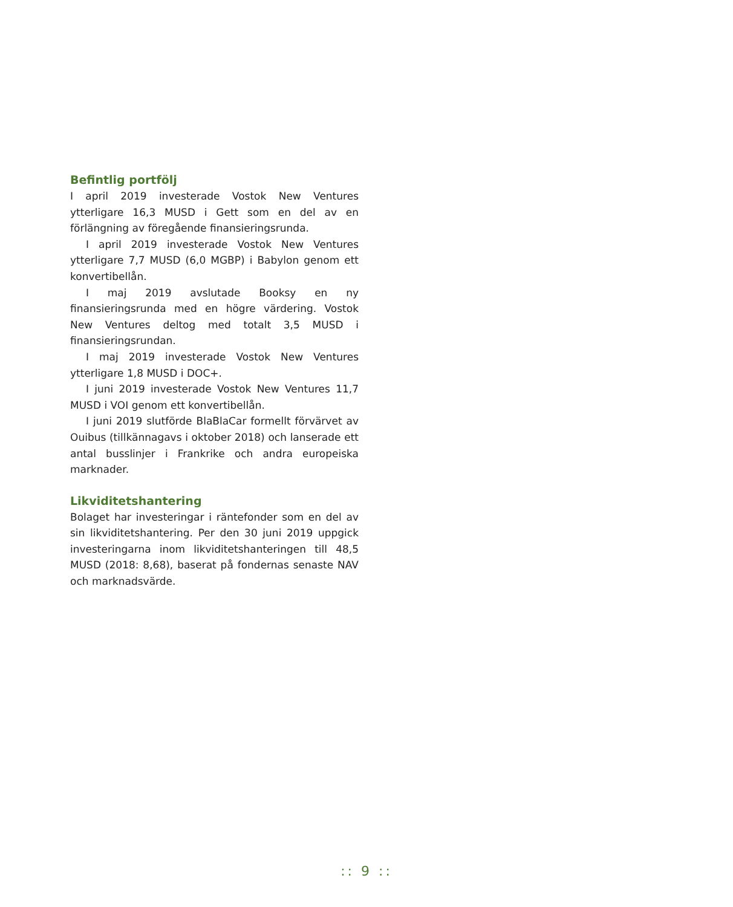Befintlig portfölj
I april 2019 investerade Vostok New Ventures ytterligare 16,3 MUSD i Gett som en del av en förlängning av föregående finansieringsrunda.
I april 2019 investerade Vostok New Ventures ytterligare 7,7 MUSD (6,0 MGBP) i Babylon genom ett konvertibellån.
I maj 2019 avslutade Booksy en ny finansieringsrunda med en högre värdering. Vostok New Ventures deltog med totalt 3,5 MUSD i finansieringsrundan.
I maj 2019 investerade Vostok New Ventures ytterligare 1,8 MUSD i DOC+.
I juni 2019 investerade Vostok New Ventures 11,7 MUSD i VOI genom ett konvertibellån.
I juni 2019 slutförde BlaBlaCar formellt förvärvet av Ouibus (tillkännagavs i oktober 2018) och lanserade ett antal busslinjer i Frankrike och andra europeiska marknader.
Likviditetshantering
Bolaget har investeringar i räntefonder som en del av sin likviditetshantering. Per den 30 juni 2019 uppgick investeringarna inom likviditetshanteringen till 48,5 MUSD (2018: 8,68), baserat på fondernas senaste NAV och marknadsvärde.
:: 9 ::